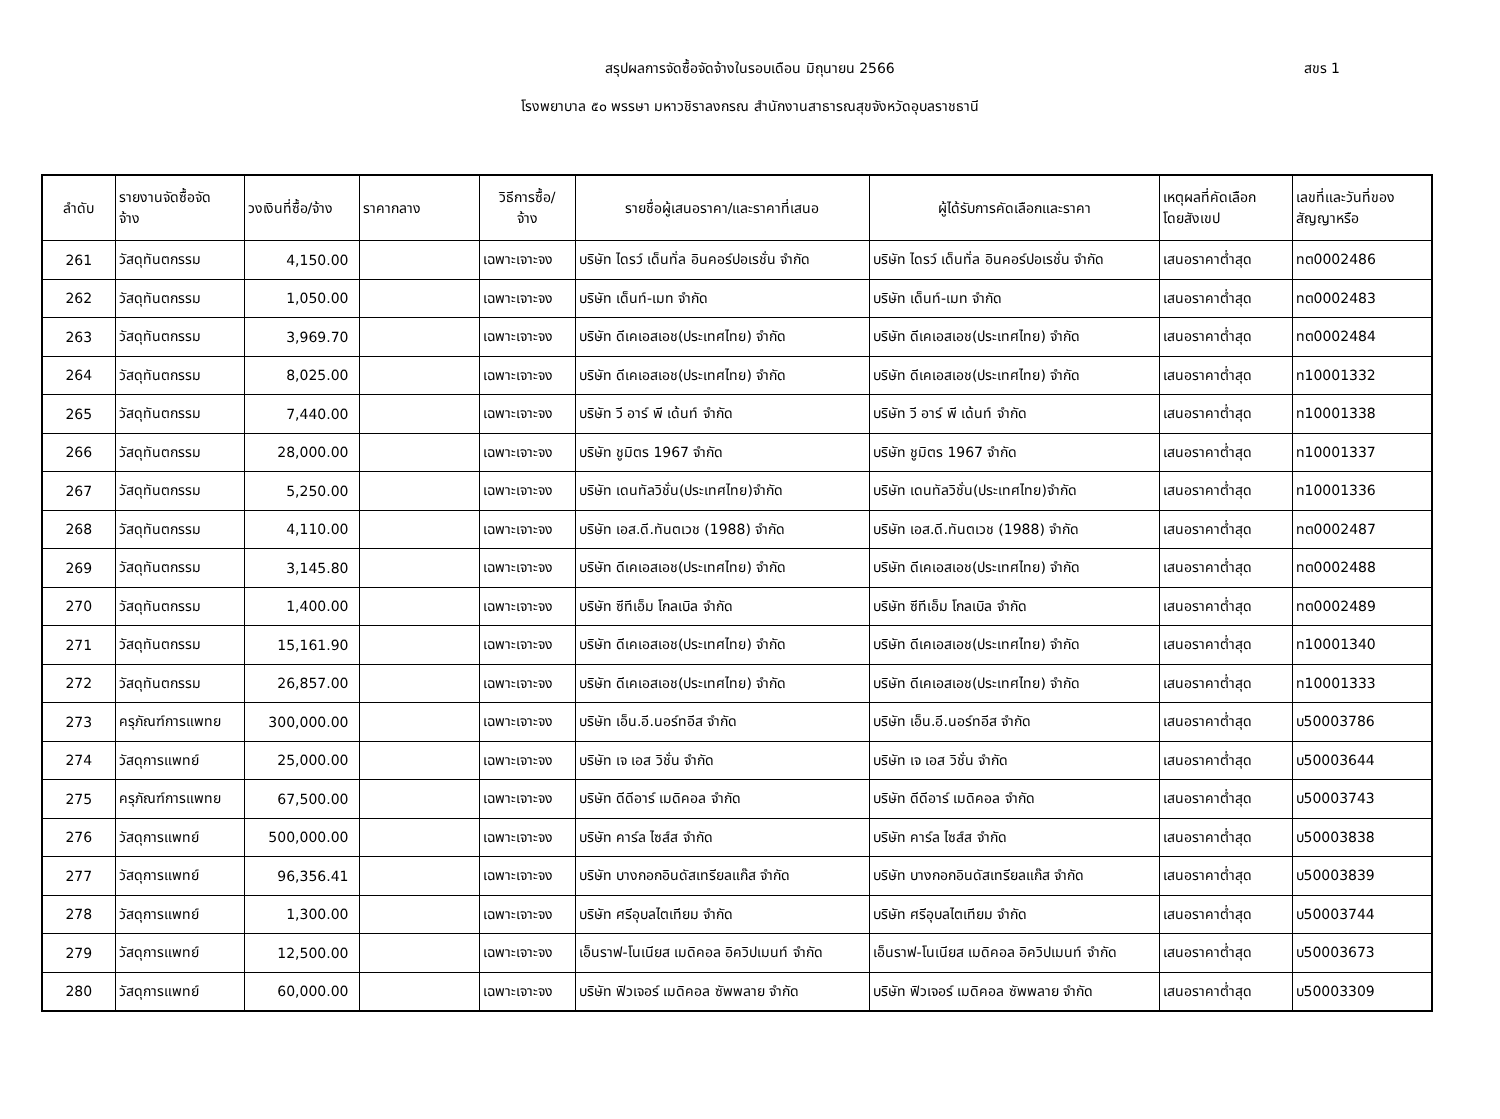สรุปผลการจัดซื้อจัดจ้างในรอบเดือน มิถุนายน 2566 สขร 1
โรงพยาบาล ๕๐ พรรษา มหาวชิราลงกรณ สำนักงานสาธารณสุขจังหวัดอุบลราชธานี
| ลำดับ | รายงานจัดซื้อจัด จ้าง | วงเงินที่ซื้อ/จ้าง | ราคากลาง | วิธีการซื้อ/ จ้าง | รายชื่อผู้เสนอราคา/และราคาที่เสนอ | ผู้ได้รับการคัดเลือกและราคา | เหตุผลที่คัดเลือก โดยสังเขป | เลขที่และวันที่ของ สัญญาหรือ |
| --- | --- | --- | --- | --- | --- | --- | --- | --- |
| 261 | วัสดุทันตกรรม | 4,150.00 | | เฉพาะเจาะจง | บริษัท ไดรว์ เด็นทั่ล อินคอร์ปอเรชั่น จำกัด | บริษัท ไดรว์ เด็นทั่ล อินคอร์ปอเรชั่น จำกัด | เสนอราคาต่ำสุด | ทต0002486 |
| 262 | วัสดุทันตกรรม | 1,050.00 | | เฉพาะเจาะจง | บริษัท เด็นท์-เมท จำกัด | บริษัท เด็นท์-เมท จำกัด | เสนอราคาต่ำสุด | ทต0002483 |
| 263 | วัสดุทันตกรรม | 3,969.70 | | เฉพาะเจาะจง | บริษัท ดีเคเอสเอช(ประเทศไทย) จำกัด | บริษัท ดีเคเอสเอช(ประเทศไทย) จำกัด | เสนอราคาต่ำสุด | ทต0002484 |
| 264 | วัสดุทันตกรรม | 8,025.00 | | เฉพาะเจาะจง | บริษัท ดีเคเอสเอช(ประเทศไทย) จำกัด | บริษัท ดีเคเอสเอช(ประเทศไทย) จำกัด | เสนอราคาต่ำสุด | ท10001332 |
| 265 | วัสดุทันตกรรม | 7,440.00 | | เฉพาะเจาะจง | บริษัท วี อาร์ พี เด้นท์ จำกัด | บริษัท วี อาร์ พี เด้นท์ จำกัด | เสนอราคาต่ำสุด | ท10001338 |
| 266 | วัสดุทันตกรรม | 28,000.00 | | เฉพาะเจาะจง | บริษัท ชูมิตร 1967 จำกัด | บริษัท ชูมิตร 1967 จำกัด | เสนอราคาต่ำสุด | ท10001337 |
| 267 | วัสดุทันตกรรม | 5,250.00 | | เฉพาะเจาะจง | บริษัท เดนทัลวิชั่น(ประเทศไทย)จำกัด | บริษัท เดนทัลวิชั่น(ประเทศไทย)จำกัด | เสนอราคาต่ำสุด | ท10001336 |
| 268 | วัสดุทันตกรรม | 4,110.00 | | เฉพาะเจาะจง | บริษัท เอส.ดี.ทันตเวช (1988) จำกัด | บริษัท เอส.ดี.ทันตเวช (1988) จำกัด | เสนอราคาต่ำสุด | ทต0002487 |
| 269 | วัสดุทันตกรรม | 3,145.80 | | เฉพาะเจาะจง | บริษัท ดีเคเอสเอช(ประเทศไทย) จำกัด | บริษัท ดีเคเอสเอช(ประเทศไทย) จำกัด | เสนอราคาต่ำสุด | ทต0002488 |
| 270 | วัสดุทันตกรรม | 1,400.00 | | เฉพาะเจาะจง | บริษัท ซีทีเอ็ม โกลเบิล จำกัด | บริษัท ซีทีเอ็ม โกลเบิล จำกัด | เสนอราคาต่ำสุด | ทต0002489 |
| 271 | วัสดุทันตกรรม | 15,161.90 | | เฉพาะเจาะจง | บริษัท ดีเคเอสเอช(ประเทศไทย) จำกัด | บริษัท ดีเคเอสเอช(ประเทศไทย) จำกัด | เสนอราคาต่ำสุด | ท10001340 |
| 272 | วัสดุทันตกรรม | 26,857.00 | | เฉพาะเจาะจง | บริษัท ดีเคเอสเอช(ประเทศไทย) จำกัด | บริษัท ดีเคเอสเอช(ประเทศไทย) จำกัด | เสนอราคาต่ำสุด | ท10001333 |
| 273 | ครุภัณฑ์การแพทย | 300,000.00 | | เฉพาะเจาะจง | บริษัท เอ็น.อี.นอร์ทอีส จำกัด | บริษัท เอ็น.อี.นอร์ทอีส จำกัด | เสนอราคาต่ำสุด | บ50003786 |
| 274 | วัสดุการแพทย์ | 25,000.00 | | เฉพาะเจาะจง | บริษัท เจ เอส วิชั่น จำกัด | บริษัท เจ เอส วิชั่น จำกัด | เสนอราคาต่ำสุด | บ50003644 |
| 275 | ครุภัณฑ์การแพทย | 67,500.00 | | เฉพาะเจาะจง | บริษัท ดีดีอาร์ เมดิคอล จำกัด | บริษัท ดีดีอาร์ เมดิคอล จำกัด | เสนอราคาต่ำสุด | บ50003743 |
| 276 | วัสดุการแพทย์ | 500,000.00 | | เฉพาะเจาะจง | บริษัท คาร์ล ไซส์ส จำกัด | บริษัท คาร์ล ไซส์ส จำกัด | เสนอราคาต่ำสุด | บ50003838 |
| 277 | วัสดุการแพทย์ | 96,356.41 | | เฉพาะเจาะจง | บริษัท บางกอกอินดัสเทรียลแก๊ส จำกัด | บริษัท บางกอกอินดัสเทรียลแก๊ส จำกัด | เสนอราคาต่ำสุด | บ50003839 |
| 278 | วัสดุการแพทย์ | 1,300.00 | | เฉพาะเจาะจง | บริษัท ศรีอุบลไตเทียม จำกัด | บริษัท ศรีอุบลไตเทียม จำกัด | เสนอราคาต่ำสุด | บ50003744 |
| 279 | วัสดุการแพทย์ | 12,500.00 | | เฉพาะเจาะจง | เอ็นราฟ-โนเนียส เมดิคอล อิควิปเมนท์ จำกัด | เอ็นราฟ-โนเนียส เมดิคอล อิควิปเมนท์ จำกัด | เสนอราคาต่ำสุด | บ50003673 |
| 280 | วัสดุการแพทย์ | 60,000.00 | | เฉพาะเจาะจง | บริษัท ฟิวเจอร์ เมดิคอล ซัพพลาย จำกัด | บริษัท ฟิวเจอร์ เมดิคอล ซัพพลาย จำกัด | เสนอราคาต่ำสุด | บ50003309 |